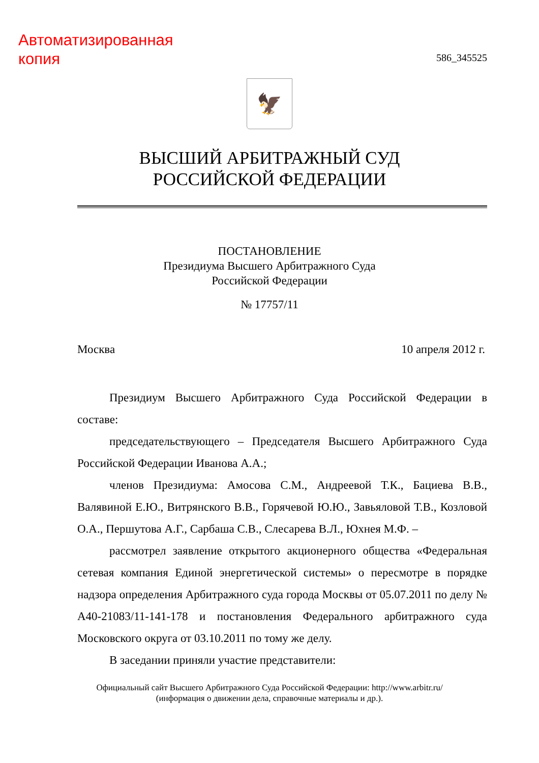Автоматизированная
копия
586_345525
🦅
ВЫСШИЙ АРБИТРАЖНЫЙ СУД
РОССИЙСКОЙ ФЕДЕРАЦИИ
ПОСТАНОВЛЕНИЕ
Президиума Высшего Арбитражного Суда
Российской Федерации
№ 17757/11
Москва 10 апреля 2012 г.
Президиум Высшего Арбитражного Суда Российской Федерации в составе:
председательствующего – Председателя Высшего Арбитражного Суда Российской Федерации Иванова А.А.;
членов Президиума: Амосова С.М., Андреевой Т.К., Бациева В.В., Валявиной Е.Ю., Витрянского В.В., Горячевой Ю.Ю., Завьяловой Т.В., Козловой О.А., Першутова А.Г., Сарбаша С.В., Слесарева В.Л., Юхнея М.Ф. –
рассмотрел заявление открытого акционерного общества «Федеральная сетевая компания Единой энергетической системы» о пересмотре в порядке надзора определения Арбитражного суда города Москвы от 05.07.2011 по делу № А40-21083/11-141-178 и постановления Федерального арбитражного суда Московского округа от 03.10.2011 по тому же делу.
В заседании приняли участие представители:
Официальный сайт Высшего Арбитражного Суда Российской Федерации: http://www.arbitr.ru/
(информация о движении дела, справочные материалы и др.).